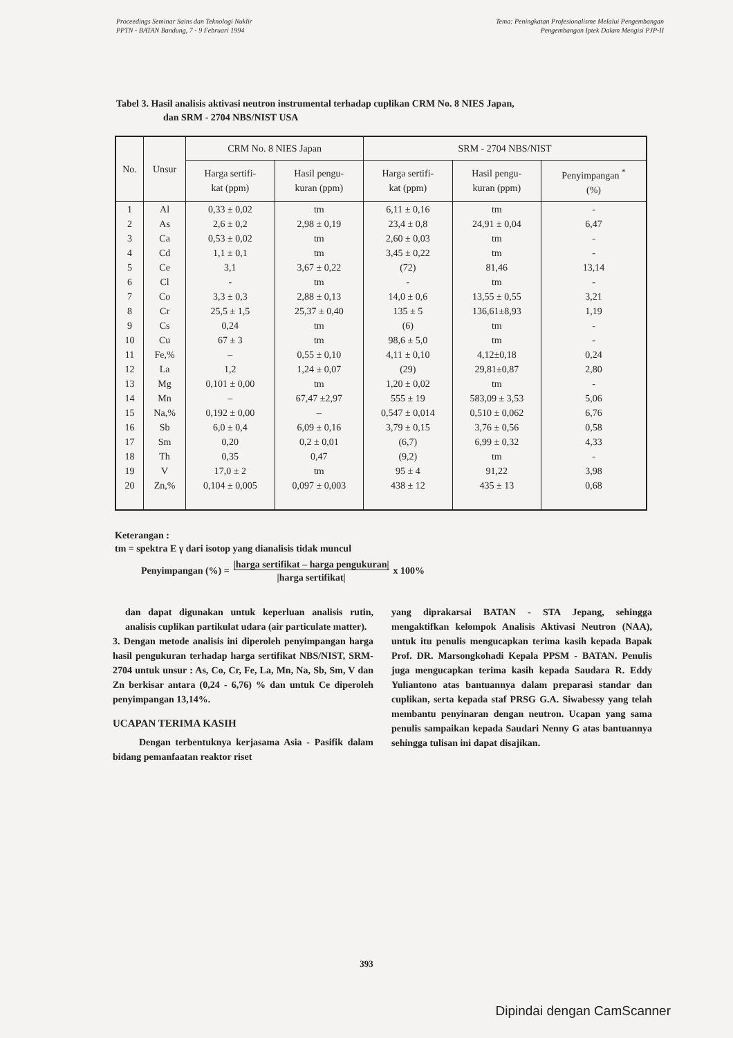Proceedings Seminar Sains dan Teknologi Nuklir
PPTN - BATAN Bandung, 7 - 9 Februari 1994
Tema: Peningkatan Profesionalisme Melalui Pengembangan
Pengembangan Iptek Dalam Mengisi PJP-II
Tabel 3. Hasil analisis aktivasi neutron instrumental terhadap cuplikan CRM No. 8 NIES Japan,
dan SRM - 2704 NBS/NIST USA
| No. | Unsur | CRM No. 8 NIES Japan | | SRM - 2704 NBS/NIST | | |
| --- | --- | --- | --- | --- | --- | --- |
| | | Harga sertifi- kat (ppm) | Hasil pengu- kuran (ppm) | Harga sertifi- kat (ppm) | Hasil pengu- kuran (ppm) | Penyimpangan <sup>*</sup> (%) |
| 1 | Al | 0,33 ± 0,02 | tm | 6,11 ± 0,16 | tm | - |
| 2 | As | 2,6 ± 0,2 | 2,98 ± 0,19 | 23,4 ± 0,8 | 24,91 ± 0,04 | 6,47 |
| 3 | Ca | 0,53 ± 0,02 | tm | 2,60 ± 0,03 | tm | - |
| 4 | Cd | 1,1 ± 0,1 | tm | 3,45 ± 0,22 | tm | - |
| 5 | Ce | 3,1 | 3,67 ± 0,22 | (72) | 81,46 | 13,14 |
| 6 | Cl | - | tm | - | tm | - |
| 7 | Co | 3,3 ± 0,3 | 2,88 ± 0,13 | 14,0 ± 0,6 | 13,55 ± 0,55 | 3,21 |
| 8 | Cr | 25,5 ± 1,5 | 25,37 ± 0,40 | 135 ± 5 | 136,61±8,93 | 1,19 |
| 9 | Cs | 0,24 | tm | (6) | tm | - |
| 10 | Cu | 67 ± 3 | tm | 98,6 ± 5,0 | tm | - |
| 11 | Fe,% | – | 0,55 ± 0,10 | 4,11 ± 0,10 | 4,12±0,18 | 0,24 |
| 12 | La | 1,2 | 1,24 ± 0,07 | (29) | 29,81±0,87 | 2,80 |
| 13 | Mg | 0,101 ± 0,00 | tm | 1,20 ± 0,02 | tm | - |
| 14 | Mn | – | 67,47 ±2,97 | 555 ± 19 | 583,09 ± 3,53 | 5,06 |
| 15 | Na,% | 0,192 ± 0,00 | – | 0,547 ± 0,014 | 0,510 ± 0,062 | 6,76 |
| 16 | Sb | 6,0 ± 0,4 | 6,09 ± 0,16 | 3,79 ± 0,15 | 3,76 ± 0,56 | 0,58 |
| 17 | Sm | 0,20 | 0,2 ± 0,01 | (6,7) | 6,99 ± 0,32 | 4,33 |
| 18 | Th | 0,35 | 0,47 | (9,2) | tm | - |
| 19 | V | 17,0 ± 2 | tm | 95 ± 4 | 91,22 | 3,98 |
| 20 | Zn,% | 0,104 ± 0,005 | 0,097 ± 0,003 | 438 ± 12 | 435 ± 13 | 0,68 |
Keterangan :
tm = spektra E γ dari isotop yang dianalisis tidak muncul
Penyimpangan (%) = |harga sertifikat – harga pengukuran|
|harga sertifikat| x 100%
dan dapat digunakan untuk keperluan analisis rutin, analisis cuplikan partikulat udara (air particulate matter).
3. Dengan metode analisis ini diperoleh penyimpangan harga hasil pengukuran terhadap harga sertifikat NBS/NIST, SRM- 2704 untuk unsur : As, Co, Cr, Fe, La, Mn, Na, Sb, Sm, V dan Zn berkisar antara (0,24 - 6,76) % dan untuk Ce diperoleh penyimpangan 13,14%.
UCAPAN TERIMA KASIH
Dengan terbentuknya kerjasama Asia - Pasifik dalam bidang pemanfaatan reaktor riset
yang diprakarsai BATAN - STA Jepang, sehingga mengaktifkan kelompok Analisis Aktivasi Neutron (NAA), untuk itu penulis mengucapkan terima kasih kepada Bapak Prof. DR. Marsongkohadi Kepala PPSM - BATAN. Penulis juga mengucapkan terima kasih kepada Saudara R. Eddy Yuliantono atas bantuannya dalam preparasi standar dan cuplikan, serta kepada staf PRSG G.A. Siwabessy yang telah membantu penyinaran dengan neutron. Ucapan yang sama penulis sampaikan kepada Saudari Nenny G atas bantuannya sehingga tulisan ini dapat disajikan.
393
Dipindai dengan CamScanner